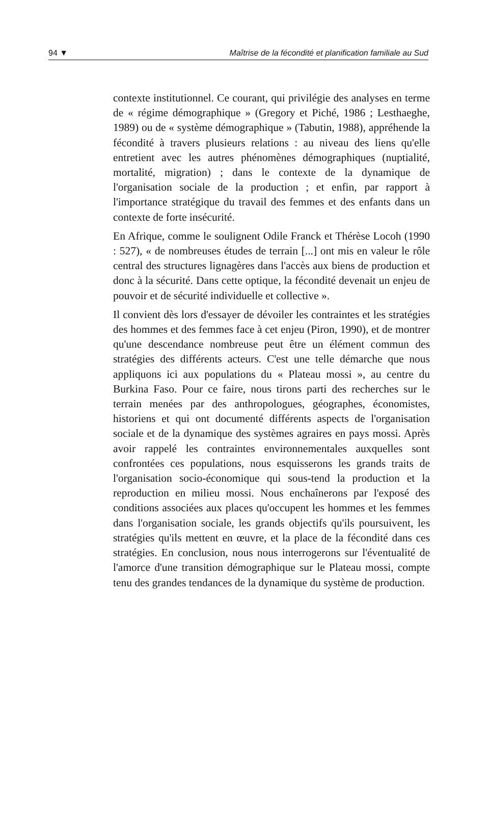94 ▼ Maîtrise de la fécondité et planification familiale au Sud
contexte institutionnel. Ce courant, qui privilégie des analyses en terme de « régime démographique » (Gregory et Piché, 1986 ; Lesthaeghe, 1989) ou de « système démographique » (Tabutin, 1988), appréhende la fécondité à travers plusieurs relations : au niveau des liens qu'elle entretient avec les autres phénomènes démographiques (nuptialité, mortalité, migration) ; dans le contexte de la dynamique de l'organisation sociale de la production ; et enfin, par rapport à l'importance stratégique du travail des femmes et des enfants dans un contexte de forte insécurité.
En Afrique, comme le soulignent Odile Franck et Thérèse Locoh (1990 : 527), « de nombreuses études de terrain [...] ont mis en valeur le rôle central des structures lignagères dans l'accès aux biens de production et donc à la sécurité. Dans cette optique, la fécondité devenait un enjeu de pouvoir et de sécurité individuelle et collective ».
Il convient dès lors d'essayer de dévoiler les contraintes et les stratégies des hommes et des femmes face à cet enjeu (Piron, 1990), et de montrer qu'une descendance nombreuse peut être un élément commun des stratégies des différents acteurs. C'est une telle démarche que nous appliquons ici aux populations du « Plateau mossi », au centre du Burkina Faso. Pour ce faire, nous tirons parti des recherches sur le terrain menées par des anthropologues, géographes, économistes, historiens et qui ont documenté différents aspects de l'organisation sociale et de la dynamique des systèmes agraires en pays mossi. Après avoir rappelé les contraintes environnementales auxquelles sont confrontées ces populations, nous esquisserons les grands traits de l'organisation socio-économique qui sous-tend la production et la reproduction en milieu mossi. Nous enchaînerons par l'exposé des conditions associées aux places qu'occupent les hommes et les femmes dans l'organisation sociale, les grands objectifs qu'ils poursuivent, les stratégies qu'ils mettent en œuvre, et la place de la fécondité dans ces stratégies. En conclusion, nous nous interrogerons sur l'éventualité de l'amorce d'une transition démographique sur le Plateau mossi, compte tenu des grandes tendances de la dynamique du système de production.